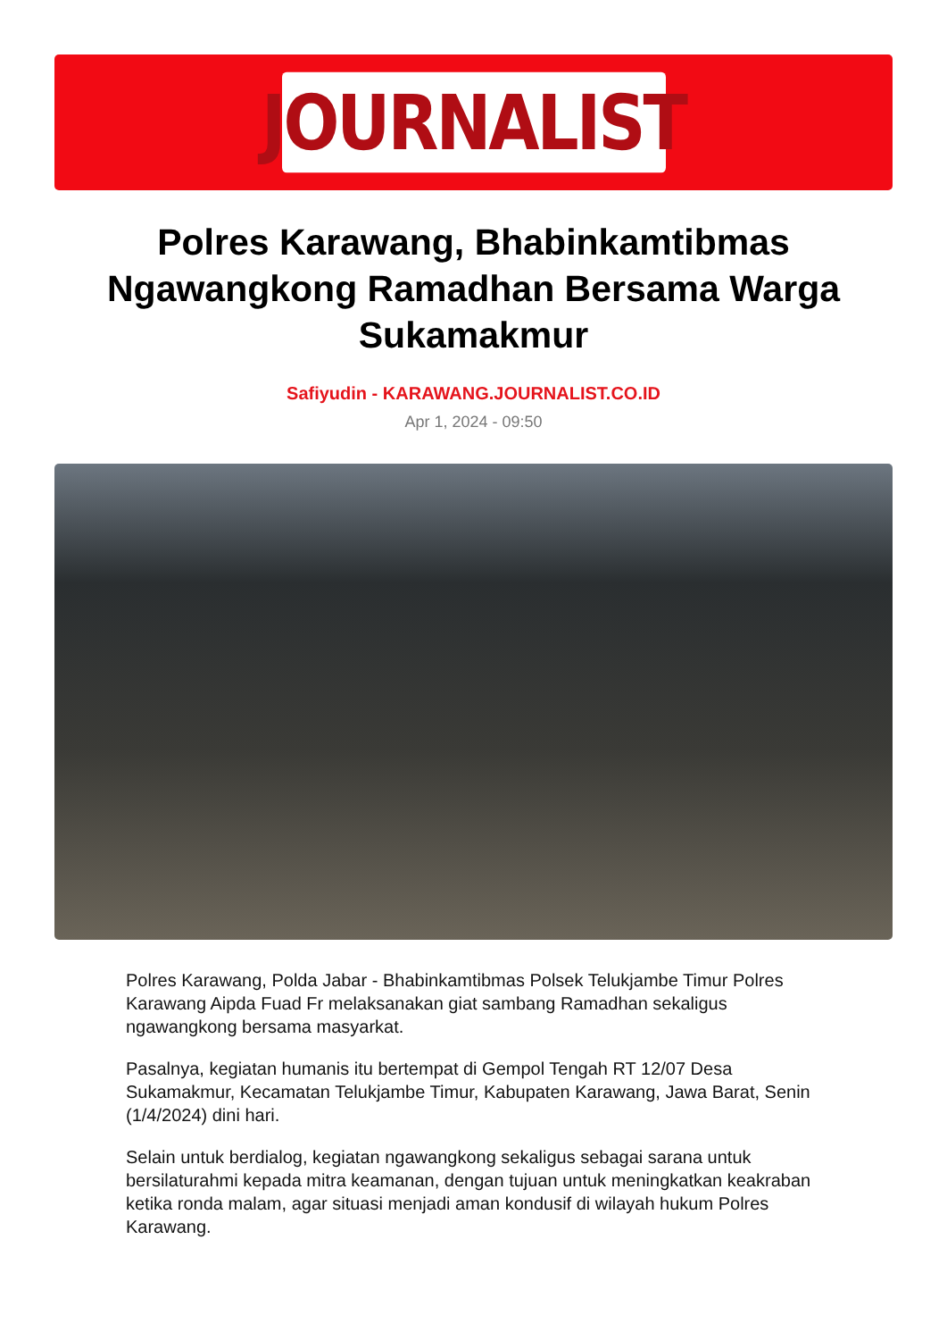JOURNALIST
Polres Karawang, Bhabinkamtibmas Ngawangkong Ramadhan Bersama Warga Sukamakmur
Safiyudin - KARAWANG.JOURNALIST.CO.ID
Apr 1, 2024 - 09:50
Polres Karawang, Polda Jabar - Bhabinkamtibmas Polsek Telukjambe Timur Polres Karawang Aipda Fuad Fr melaksanakan giat sambang Ramadhan sekaligus ngawangkong bersama masyarkat.
Pasalnya, kegiatan humanis itu bertempat di Gempol Tengah RT 12/07 Desa Sukamakmur, Kecamatan Telukjambe Timur, Kabupaten Karawang, Jawa Barat, Senin (1/4/2024) dini hari.
Selain untuk berdialog, kegiatan ngawangkong sekaligus sebagai sarana untuk bersilaturahmi kepada mitra keamanan, dengan tujuan untuk meningkatkan keakraban ketika ronda malam, agar situasi menjadi aman kondusif di wilayah hukum Polres Karawang.